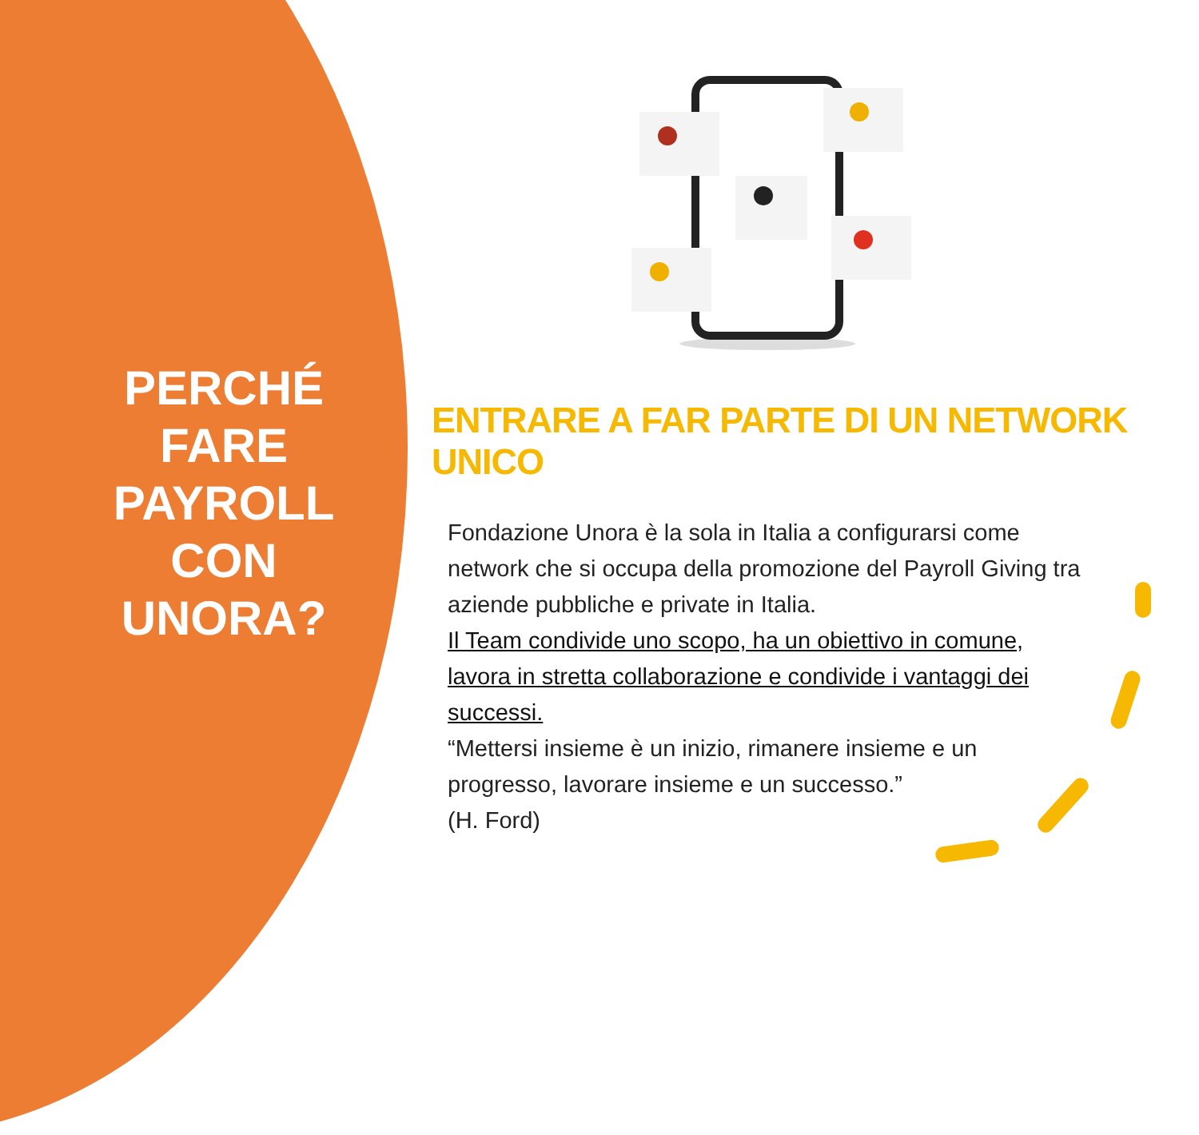PERCHÉ FARE PAYROLL CON UNORA?
ENTRARE A FAR PARTE DI UN NETWORK UNICO
Fondazione Unora è la sola in Italia a configurarsi come network che si occupa della promozione del Payroll Giving tra aziende pubbliche e private in Italia.
Il Team condivide uno scopo, ha un obiettivo in comune, lavora in stretta collaborazione e condivide i vantaggi dei successi.
“Mettersi insieme è un inizio, rimanere insieme e un progresso, lavorare insieme e un successo.”
(H. Ford)